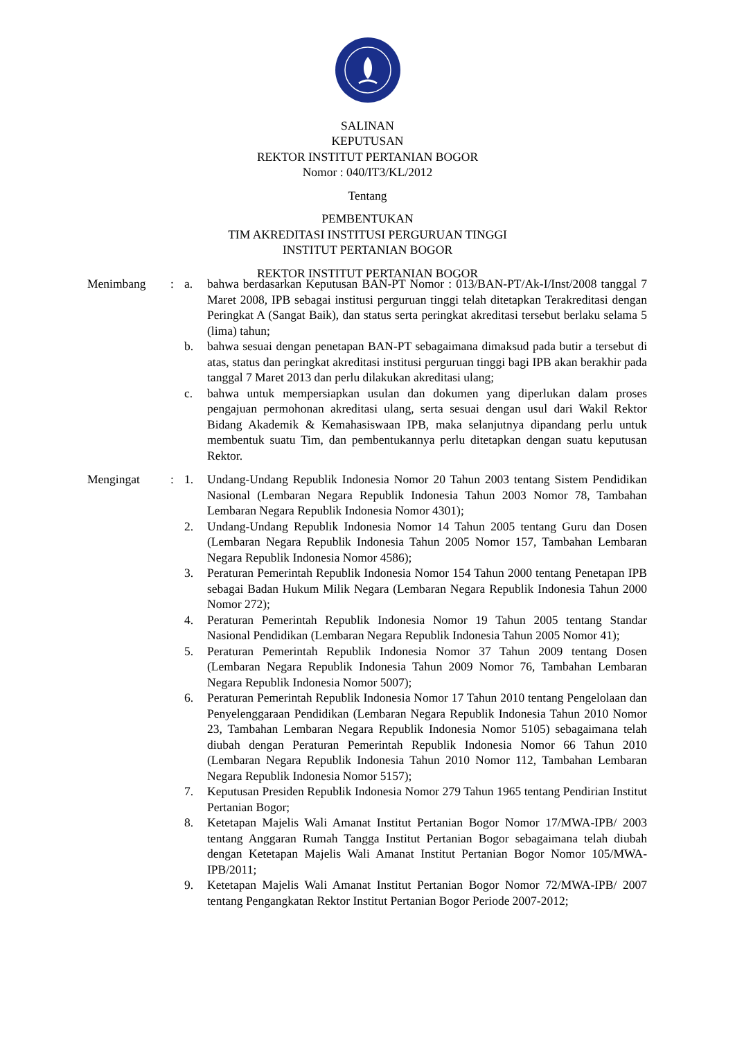SALINAN
KEPUTUSAN
REKTOR INSTITUT PERTANIAN BOGOR
Nomor : 040/IT3/KL/2012
Tentang
PEMBENTUKAN
TIM AKREDITASI INSTITUSI PERGURUAN TINGGI
INSTITUT PERTANIAN BOGOR
REKTOR INSTITUT PERTANIAN BOGOR
Menimbang : a. bahwa berdasarkan Keputusan BAN-PT Nomor : 013/BAN-PT/Ak-I/Inst/2008 tanggal 7 Maret 2008, IPB sebagai institusi perguruan tinggi telah ditetapkan Terakreditasi dengan Peringkat A (Sangat Baik), dan status serta peringkat akreditasi tersebut berlaku selama 5 (lima) tahun;
b. bahwa sesuai dengan penetapan BAN-PT sebagaimana dimaksud pada butir a tersebut di atas, status dan peringkat akreditasi institusi perguruan tinggi bagi IPB akan berakhir pada tanggal 7 Maret 2013 dan perlu dilakukan akreditasi ulang;
c. bahwa untuk mempersiapkan usulan dan dokumen yang diperlukan dalam proses pengajuan permohonan akreditasi ulang, serta sesuai dengan usul dari Wakil Rektor Bidang Akademik & Kemahasiswaan IPB, maka selanjutnya dipandang perlu untuk membentuk suatu Tim, dan pembentukannya perlu ditetapkan dengan suatu keputusan Rektor.
Mengingat : 1. Undang-Undang Republik Indonesia Nomor 20 Tahun 2003 tentang Sistem Pendidikan Nasional (Lembaran Negara Republik Indonesia Tahun 2003 Nomor 78, Tambahan Lembaran Negara Republik Indonesia Nomor 4301);
2. Undang-Undang Republik Indonesia Nomor 14 Tahun 2005 tentang Guru dan Dosen (Lembaran Negara Republik Indonesia Tahun 2005 Nomor 157, Tambahan Lembaran Negara Republik Indonesia Nomor 4586);
3. Peraturan Pemerintah Republik Indonesia Nomor 154 Tahun 2000 tentang Penetapan IPB sebagai Badan Hukum Milik Negara (Lembaran Negara Republik Indonesia Tahun 2000 Nomor 272);
4. Peraturan Pemerintah Republik Indonesia Nomor 19 Tahun 2005 tentang Standar Nasional Pendidikan (Lembaran Negara Republik Indonesia Tahun 2005 Nomor 41);
5. Peraturan Pemerintah Republik Indonesia Nomor 37 Tahun 2009 tentang Dosen (Lembaran Negara Republik Indonesia Tahun 2009 Nomor 76, Tambahan Lembaran Negara Republik Indonesia Nomor 5007);
6. Peraturan Pemerintah Republik Indonesia Nomor 17 Tahun 2010 tentang Pengelolaan dan Penyelenggaraan Pendidikan (Lembaran Negara Republik Indonesia Tahun 2010 Nomor 23, Tambahan Lembaran Negara Republik Indonesia Nomor 5105) sebagaimana telah diubah dengan Peraturan Pemerintah Republik Indonesia Nomor 66 Tahun 2010 (Lembaran Negara Republik Indonesia Tahun 2010 Nomor 112, Tambahan Lembaran Negara Republik Indonesia Nomor 5157);
7. Keputusan Presiden Republik Indonesia Nomor 279 Tahun 1965 tentang Pendirian Institut Pertanian Bogor;
8. Ketetapan Majelis Wali Amanat Institut Pertanian Bogor Nomor 17/MWA-IPB/ 2003 tentang Anggaran Rumah Tangga Institut Pertanian Bogor sebagaimana telah diubah dengan Ketetapan Majelis Wali Amanat Institut Pertanian Bogor Nomor 105/MWA-IPB/2011;
9. Ketetapan Majelis Wali Amanat Institut Pertanian Bogor Nomor 72/MWA-IPB/ 2007 tentang Pengangkatan Rektor Institut Pertanian Bogor Periode 2007-2012;